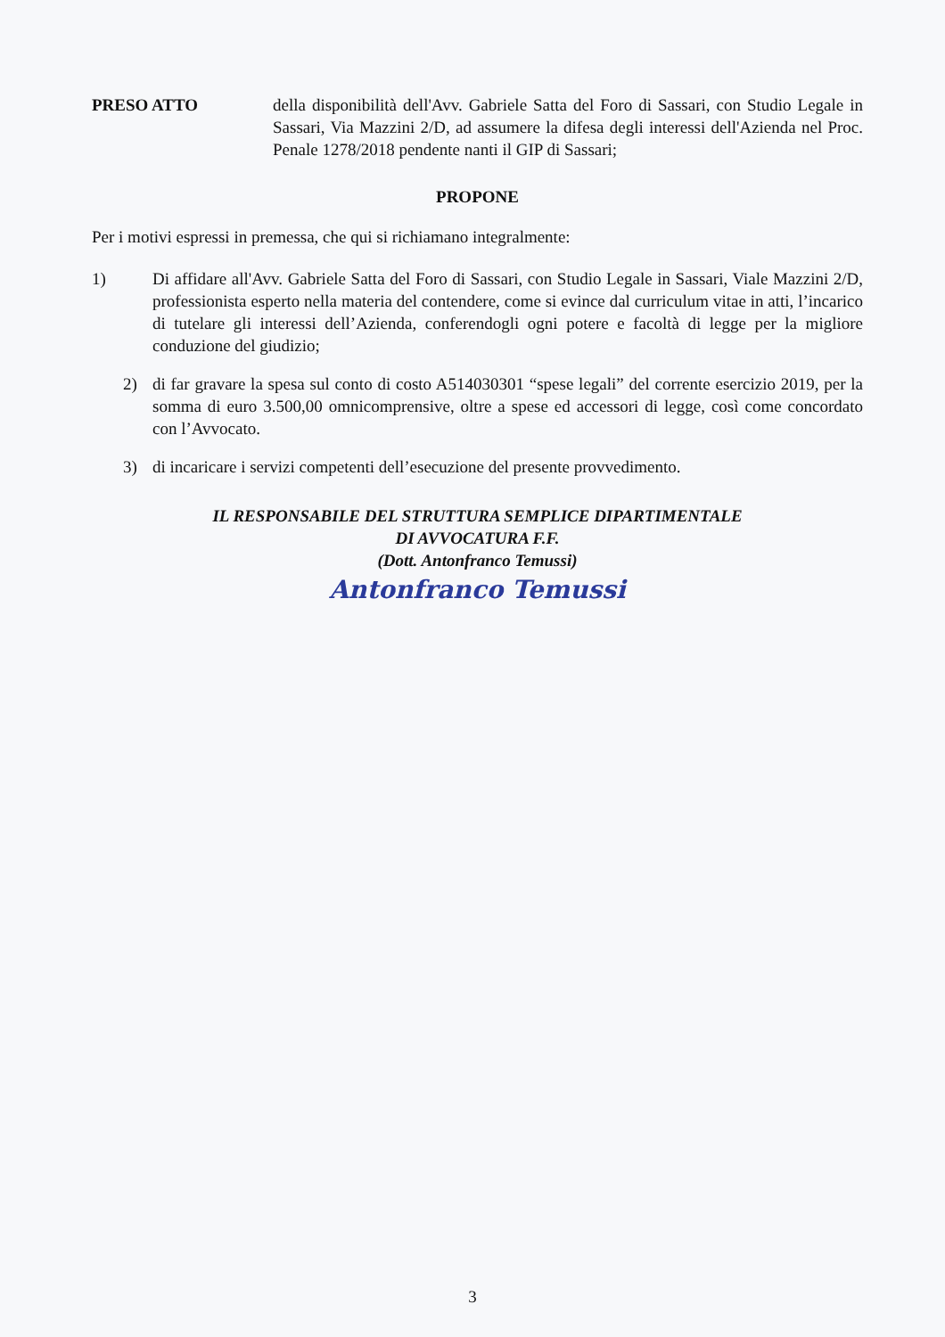PRESO ATTO della disponibilità dell'Avv. Gabriele Satta del Foro di Sassari, con Studio Legale in Sassari, Via Mazzini 2/D, ad assumere la difesa degli interessi dell'Azienda nel Proc. Penale 1278/2018 pendente nanti il GIP di Sassari;
PROPONE
Per i motivi espressi in premessa, che qui si richiamano integralmente:
1) Di affidare all'Avv. Gabriele Satta del Foro di Sassari, con Studio Legale in Sassari, Viale Mazzini 2/D, professionista esperto nella materia del contendere, come si evince dal curriculum vitae in atti, l’incarico di tutelare gli interessi dell’Azienda, conferendogli ogni potere e facoltà di legge per la migliore conduzione del giudizio;
2) di far gravare la spesa sul conto di costo A514030301 “spese legali” del corrente esercizio 2019, per la somma di euro 3.500,00 omnicomprensive, oltre a spese ed accessori di legge, così come concordato con l’Avvocato.
3) di incaricare i servizi competenti dell’esecuzione del presente provvedimento.
IL RESPONSABILE DEL STRUTTURA SEMPLICE DIPARTIMENTALE
DI AVVOCATURA F.F.
(Dott. Antonfranco Temussi)
Antonfranco Temussi
3